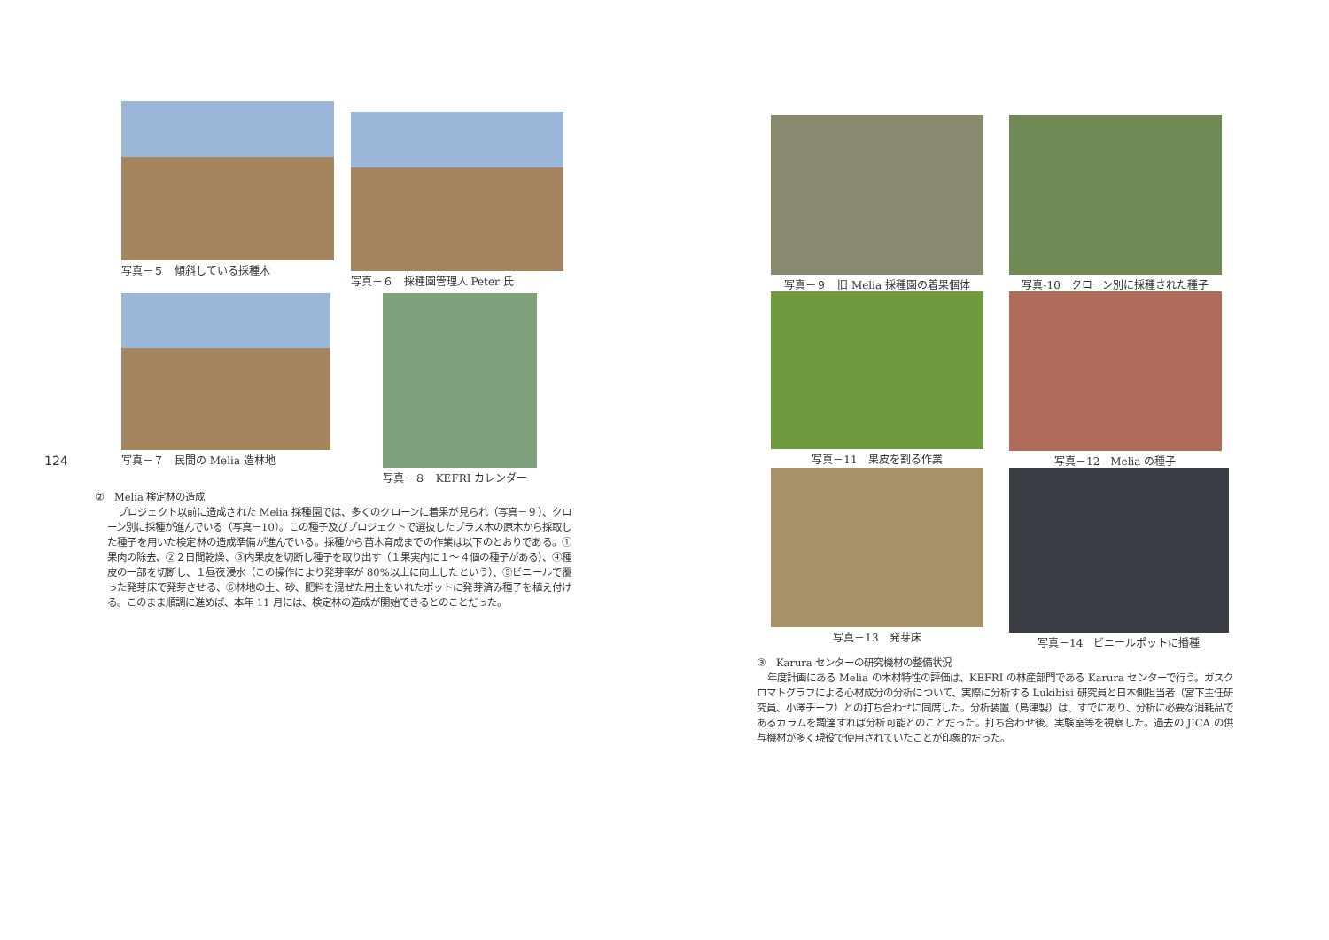124
写真－５　傾斜している採種木
写真－６　採種園管理人 Peter 氏
写真－７　民間の Melia 造林地 写真－８　KEFRI カレンダー
②　Melia 検定林の造成
プロジェクト以前に造成された Melia 採種園では、多くのクローンに着果が見られ（写真－９）、クローン別に採種が進んでいる（写真－10）。この種子及びプロジェクトで選抜したプラス木の原木から採取した種子を用いた検定林の造成準備が進んでいる。採種から苗木育成までの作業は以下のとおりである。①果肉の除去、②２日間乾燥、③内果皮を切断し種子を取り出す（１果実内に１～４個の種子がある）、④種皮の一部を切断し、１昼夜浸水（この操作により発芽率が 80%以上に向上したという）、⑤ビニールで覆った発芽床で発芽させる、⑥林地の土、砂、肥料を混ぜた用土をいれたポットに発芽済み種子を植え付ける。このまま順調に進めば、本年 11 月には、検定林の造成が開始できるとのことだった。
写真－９　旧 Melia 採種園の着果個体 写真-10　クローン別に採種された種子 写真－11　果皮を割る作業 写真－12　Melia の種子 写真－13　発芽床 写真－14　ビニールポットに播種
③　Karura センターの研究機材の整備状況
年度計画にある Melia の木材特性の評価は、KEFRI の林産部門である Karura センターで行う。ガスクロマトグラフによる心材成分の分析について、実際に分析する Lukibisi 研究員と日本側担当者（宮下主任研究員、小澤チーフ）との打ち合わせに同席した。分析装置（島津製）は、すでにあり、分析に必要な消耗品であるカラムを調達すれば分析可能とのことだった。打ち合わせ後、実験室等を視察した。過去の JICA の供与機材が多く現役で使用されていたことが印象的だった。